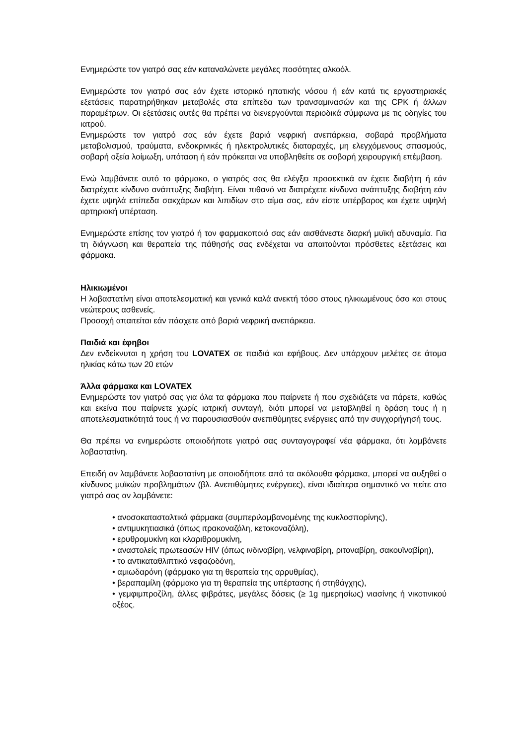Ενημερώστε τον γιατρό σας εάν καταναλώνετε μεγάλες ποσότητες αλκοόλ.
Ενημερώστε τον γιατρό σας εάν έχετε ιστορικό ηπατικής νόσου ή εάν κατά τις εργαστηριακές εξετάσεις παρατηρήθηκαν μεταβολές στα επίπεδα των τρανσαμινασών και της CPK ή άλλων παραμέτρων. Οι εξετάσεις αυτές θα πρέπει να διενεργούνται περιοδικά σύμφωνα με τις οδηγίες του ιατρού.
Ενημερώστε τον γιατρό σας εάν έχετε βαριά νεφρική ανεπάρκεια, σοβαρά προβλήματα μεταβολισμού, τραύματα, ενδοκρινικές ή ηλεκτρολυτικές διαταραχές, μη ελεγχόμενους σπασμούς, σοβαρή οξεία λοίμωξη, υπόταση ή εάν πρόκειται να υποβληθείτε σε σοβαρή χειρουργική επέμβαση.
Ενώ λαμβάνετε αυτό το φάρμακο, ο γιατρός σας θα ελέγξει προσεκτικά αν έχετε διαβήτη ή εάν διατρέχετε κίνδυνο ανάπτυξης διαβήτη. Είναι πιθανό να διατρέχετε κίνδυνο ανάπτυξης διαβήτη εάν έχετε υψηλά επίπεδα σακχάρων και λιπιδίων στο αίμα σας, εάν είστε υπέρβαρος και έχετε υψηλή αρτηριακή υπέρταση.
Ενημερώστε επίσης τον γιατρό ή τον φαρμακοποιό σας εάν αισθάνεστε διαρκή μυϊκή αδυναμία. Για τη διάγνωση και θεραπεία της πάθησής σας ενδέχεται να απαιτούνται πρόσθετες εξετάσεις και φάρμακα.
Ηλικιωμένοι
Η λοβαστατίνη είναι αποτελεσματική και γενικά καλά ανεκτή τόσο στους ηλικιωμένους όσο και στους νεώτερους ασθενείς.
Προσοχή απαιτείται εάν πάσχετε από βαριά νεφρική ανεπάρκεια.
Παιδιά και έφηβοι
Δεν ενδείκνυται η χρήση του LOVATEX σε παιδιά και εφήβους. Δεν υπάρχουν μελέτες σε άτομα ηλικίας κάτω των 20 ετών
Άλλα φάρμακα και LOVATEX
Ενημερώστε τον γιατρό σας για όλα τα φάρμακα που παίρνετε ή που σχεδιάζετε να πάρετε, καθώς και εκείνα που παίρνετε χωρίς ιατρική συνταγή, διότι μπορεί να μεταβληθεί η δράση τους ή η αποτελεσματικότητά τους ή να παρουσιασθούν ανεπιθύμητες ενέργειες από την συγχορήγησή τους.
Θα πρέπει να ενημερώστε οποιοδήποτε γιατρό σας συνταγογραφεί νέα φάρμακα, ότι λαμβάνετε λοβαστατίνη.
Επειδή αν λαμβάνετε λοβαστατίνη με οποιοδήποτε από τα ακόλουθα φάρμακα, μπορεί να αυξηθεί ο κίνδυνος μυϊκών προβλημάτων (βλ. Ανεπιθύμητες ενέργειες), είναι ιδιαίτερα σημαντικό να πείτε στο γιατρό σας αν λαμβάνετε:
• ανοσοκατασταλτικά φάρμακα (συμπεριλαμβανομένης της κυκλοσπορίνης),
• αντιμυκητιασικά (όπως ιτρακοναζόλη, κετοκοναζόλη),
• ερυθρομυκίνη και κλαριθρομυκίνη,
• αναστολείς πρωτεασών HIV (όπως ινδιναβίρη, νελφιναβίρη, ριτοναβίρη, σακουϊναβίρη),
• το αντικαταθλιπτικό νεφαζοδόνη,
• αμιωδαρόνη (φάρμακο για τη θεραπεία της αρρυθμίας),
• βεραπαμίλη (φάρμακο για τη θεραπεία της υπέρτασης ή στηθάγχης),
• γεμφιμπροζίλη, άλλες φιβράτες, μεγάλες δόσεις (≥ 1g ημερησίως) νιασίνης ή νικοτινικού οξέος.